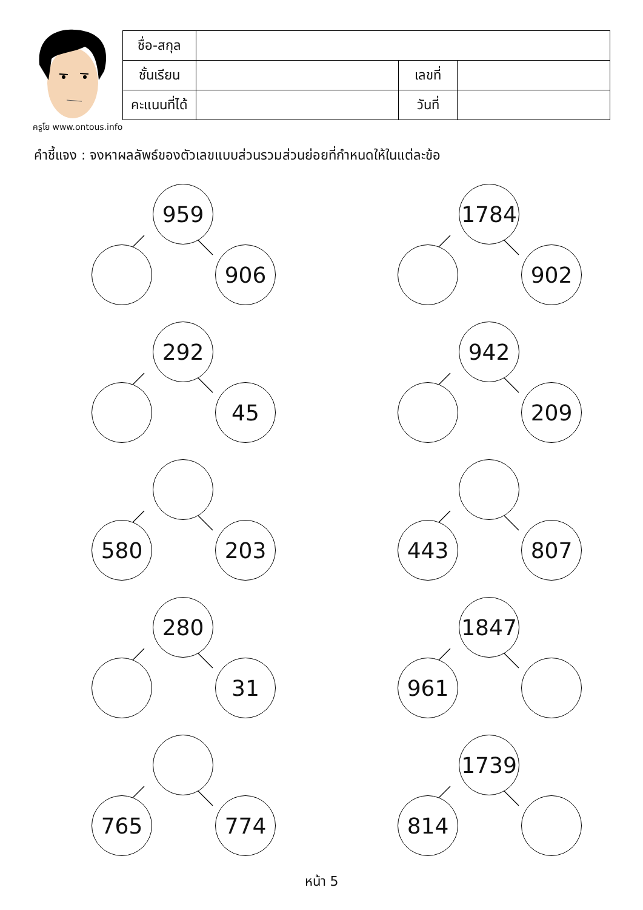ครูโย www.ontous.info
| ชื่อ-สกุล | | | |
| ชั้นเรียน | | เลขที่ | |
| คะแนนที่ได้ | | วันที่ | |
คำชี้แจง : จงหาผลลัพธ์ของตัวเลขแบบส่วนรวมส่วนย่อยที่กำหนดให้ในแต่ละข้อ
959
906
1784
902
292
45
942
209
580 203
443 807
280
31
1847
961
765 774
1739
814
หน้า 5